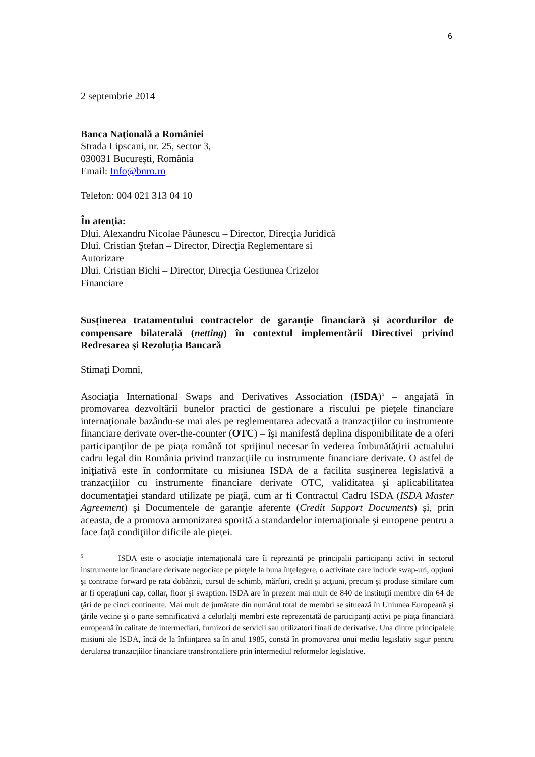6
2 septembrie 2014
Banca Naţională a României
Strada Lipscani, nr. 25, sector 3,
030031 Bucureşti, România
Email: Info@bnro.ro
Telefon: 004 021 313 04 10
În atenţia:
Dlui. Alexandru Nicolae Păunescu – Director, Direcţia Juridică
Dlui. Cristian Ştefan – Director, Direcţia Reglementare si
Autorizare
Dlui. Cristian Bichi – Director, Direcţia Gestiunea Crizelor
Financiare
Susținerea tratamentului contractelor de garanție financiară și acordurilor de compensare bilaterală (netting) în contextul implementării Directivei privind Redresarea şi Rezoluția Bancară
Stimaţi Domni,
Asociaţia International Swaps and Derivatives Association (ISDA)<sup>5</sup> – angajată în promovarea dezvoltării bunelor practici de gestionare a riscului pe pieţele financiare internaţionale bazându-se mai ales pe reglementarea adecvată a tranzacţiilor cu instrumente financiare derivate over-the-counter (OTC) – îşi manifestă deplina disponibilitate de a oferi participanţilor de pe piaţa română tot sprijinul necesar în vederea îmbunătățirii actualului cadru legal din România privind tranzacţiile cu instrumente financiare derivate. O astfel de iniţiativă este în conformitate cu misiunea ISDA de a facilita susţinerea legislativă a tranzacţiilor cu instrumente financiare derivate OTC, validitatea şi aplicabilitatea documentaţiei standard utilizate pe piaţă, cum ar fi Contractul Cadru ISDA (ISDA Master Agreement) şi Documentele de garanţie aferente (Credit Support Documents) și, prin aceasta, de a promova armonizarea sporită a standardelor internaţionale şi europene pentru a face faţă condiţiilor dificile ale pieţei.
<sup>5</sup> ISDA este o asociație internațională care îi reprezintă pe principalii participanți activi în sectorul instrumentelor financiare derivate negociate pe pieţele la buna înţelegere, o activitate care include swap-uri, opţiuni şi contracte forward pe rata dobânzii, cursul de schimb, mărfuri, credit şi acţiuni, precum şi produse similare cum ar fi operaţiuni cap, collar, floor şi swaption. ISDA are în prezent mai mult de 840 de instituţii membre din 64 de ţări de pe cinci continente. Mai mult de jumătate din numărul total de membri se situează în Uniunea Europeană şi ţările vecine şi o parte semnificativă a celorlalţi membri este reprezentată de participanţi activi pe piaţa financiară europeană în calitate de intermediari, furnizori de servicii sau utilizatori finali de derivative. Una dintre principalele misiuni ale ISDA, încă de la înființarea sa în anul 1985, constă în promovarea unui mediu legislativ sigur pentru derularea tranzacţiilor financiare transfrontaliere prin intermediul reformelor legislative.